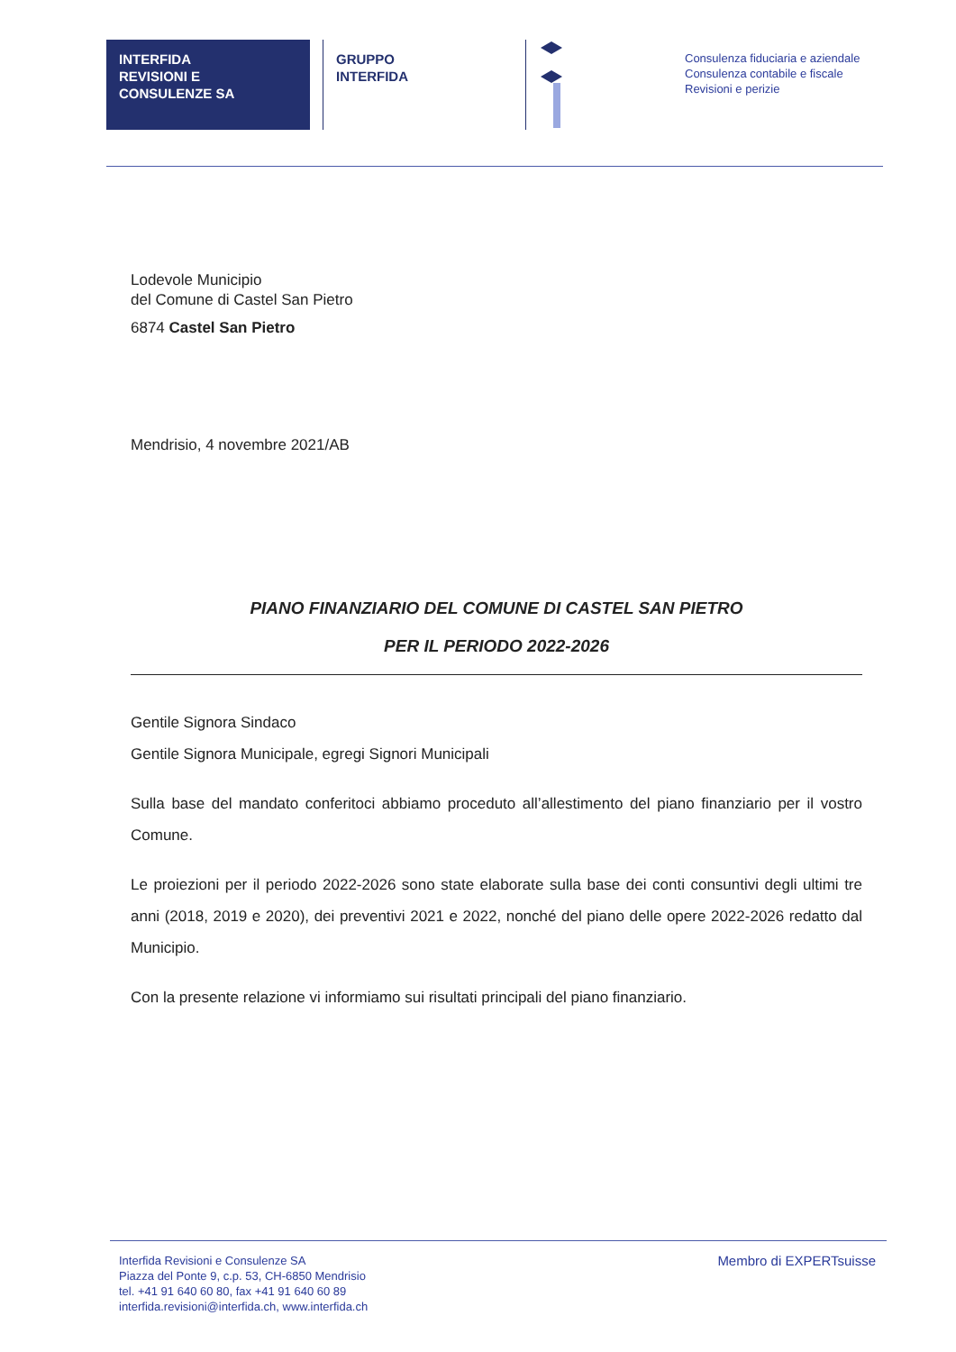INTERFIDA
REVISIONI E
CONSULENZE SA
GRUPPO
INTERFIDA
Consulenza fiduciaria e aziendale
Consulenza contabile e fiscale
Revisioni e perizie
Lodevole Municipio
del Comune di Castel San Pietro
6874 Castel San Pietro
Mendrisio, 4 novembre 2021/AB
PIANO FINANZIARIO DEL COMUNE DI CASTEL SAN PIETRO
PER IL PERIODO 2022-2026
Gentile Signora Sindaco
Gentile Signora Municipale, egregi Signori Municipali
Sulla base del mandato conferitoci abbiamo proceduto all’allestimento del piano finanziario per il vostro Comune.
Le proiezioni per il periodo 2022-2026 sono state elaborate sulla base dei conti consuntivi degli ultimi tre anni (2018, 2019 e 2020), dei preventivi 2021 e 2022, nonché del piano delle opere 2022-2026 redatto dal Municipio.
Con la presente relazione vi informiamo sui risultati principali del piano finanziario.
Interfida Revisioni e Consulenze SA
Piazza del Ponte 9, c.p. 53, CH-6850 Mendrisio
tel. +41 91 640 60 80, fax +41 91 640 60 89
interfida.revisioni@interfida.ch, www.interfida.ch
Membro di EXPERTsuisse